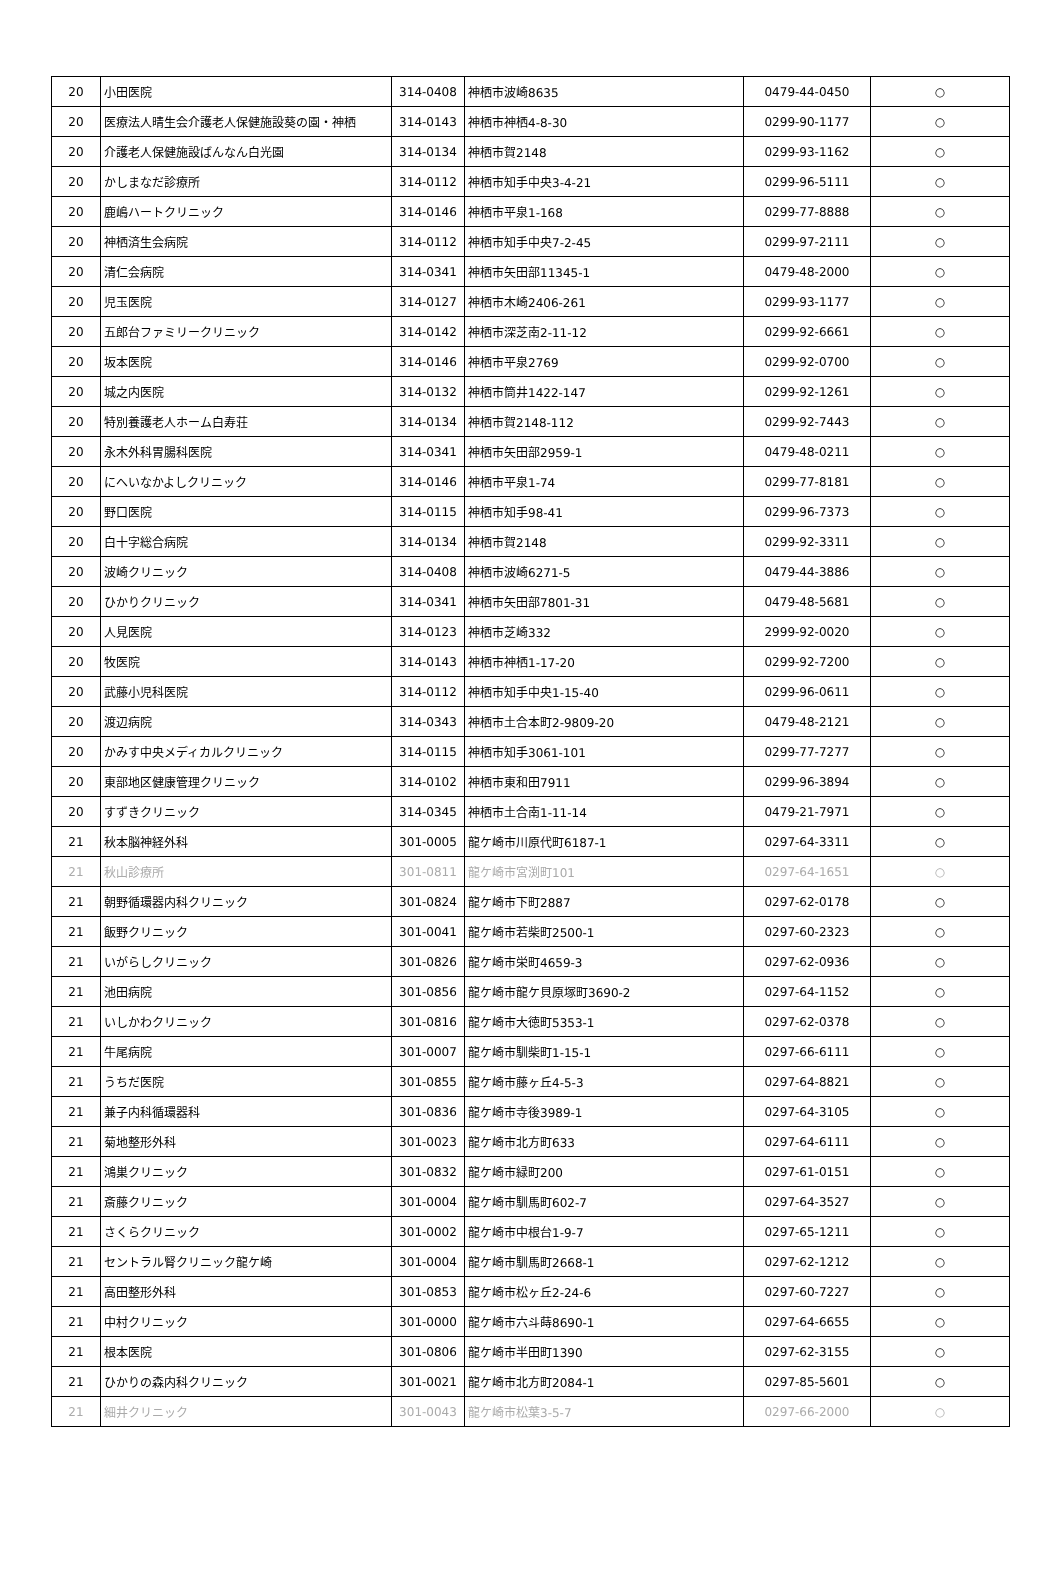| 20 | 小田医院 | 314-0408 | 神栖市波崎8635 | 0479-44-0450 | ○ |
| 20 | 医療法人晴生会介護老人保健施設葵の園・神栖 | 314-0143 | 神栖市神栖4-8-30 | 0299-90-1177 | ○ |
| 20 | 介護老人保健施設ばんなん白光園 | 314-0134 | 神栖市賀2148 | 0299-93-1162 | ○ |
| 20 | かしまなだ診療所 | 314-0112 | 神栖市知手中央3-4-21 | 0299-96-5111 | ○ |
| 20 | 鹿嶋ハートクリニック | 314-0146 | 神栖市平泉1-168 | 0299-77-8888 | ○ |
| 20 | 神栖済生会病院 | 314-0112 | 神栖市知手中央7-2-45 | 0299-97-2111 | ○ |
| 20 | 清仁会病院 | 314-0341 | 神栖市矢田部11345-1 | 0479-48-2000 | ○ |
| 20 | 児玉医院 | 314-0127 | 神栖市木崎2406-261 | 0299-93-1177 | ○ |
| 20 | 五郎台ファミリークリニック | 314-0142 | 神栖市深芝南2-11-12 | 0299-92-6661 | ○ |
| 20 | 坂本医院 | 314-0146 | 神栖市平泉2769 | 0299-92-0700 | ○ |
| 20 | 城之内医院 | 314-0132 | 神栖市筒井1422-147 | 0299-92-1261 | ○ |
| 20 | 特別養護老人ホーム白寿荘 | 314-0134 | 神栖市賀2148-112 | 0299-92-7443 | ○ |
| 20 | 永木外科胃腸科医院 | 314-0341 | 神栖市矢田部2959-1 | 0479-48-0211 | ○ |
| 20 | にへいなかよしクリニック | 314-0146 | 神栖市平泉1-74 | 0299-77-8181 | ○ |
| 20 | 野口医院 | 314-0115 | 神栖市知手98-41 | 0299-96-7373 | ○ |
| 20 | 白十字総合病院 | 314-0134 | 神栖市賀2148 | 0299-92-3311 | ○ |
| 20 | 波崎クリニック | 314-0408 | 神栖市波崎6271-5 | 0479-44-3886 | ○ |
| 20 | ひかりクリニック | 314-0341 | 神栖市矢田部7801-31 | 0479-48-5681 | ○ |
| 20 | 人見医院 | 314-0123 | 神栖市芝崎332 | 2999-92-0020 | ○ |
| 20 | 牧医院 | 314-0143 | 神栖市神栖1-17-20 | 0299-92-7200 | ○ |
| 20 | 武藤小児科医院 | 314-0112 | 神栖市知手中央1-15-40 | 0299-96-0611 | ○ |
| 20 | 渡辺病院 | 314-0343 | 神栖市土合本町2-9809-20 | 0479-48-2121 | ○ |
| 20 | かみす中央メディカルクリニック | 314-0115 | 神栖市知手3061-101 | 0299-77-7277 | ○ |
| 20 | 東部地区健康管理クリニック | 314-0102 | 神栖市東和田7911 | 0299-96-3894 | ○ |
| 20 | すずきクリニック | 314-0345 | 神栖市土合南1-11-14 | 0479-21-7971 | ○ |
| 21 | 秋本脳神経外科 | 301-0005 | 龍ケ崎市川原代町6187-1 | 0297-64-3311 | ○ |
| 21 | 秋山診療所 | 301-0811 | 龍ケ崎市宮渕町101 | 0297-64-1651 | ○ |
| 21 | 朝野循環器内科クリニック | 301-0824 | 龍ケ崎市下町2887 | 0297-62-0178 | ○ |
| 21 | 飯野クリニック | 301-0041 | 龍ケ崎市若柴町2500-1 | 0297-60-2323 | ○ |
| 21 | いがらしクリニック | 301-0826 | 龍ケ崎市栄町4659-3 | 0297-62-0936 | ○ |
| 21 | 池田病院 | 301-0856 | 龍ケ崎市龍ケ貝原塚町3690-2 | 0297-64-1152 | ○ |
| 21 | いしかわクリニック | 301-0816 | 龍ケ崎市大徳町5353-1 | 0297-62-0378 | ○ |
| 21 | 牛尾病院 | 301-0007 | 龍ケ崎市馴柴町1-15-1 | 0297-66-6111 | ○ |
| 21 | うちだ医院 | 301-0855 | 龍ケ崎市藤ヶ丘4-5-3 | 0297-64-8821 | ○ |
| 21 | 兼子内科循環器科 | 301-0836 | 龍ケ崎市寺後3989-1 | 0297-64-3105 | ○ |
| 21 | 菊地整形外科 | 301-0023 | 龍ケ崎市北方町633 | 0297-64-6111 | ○ |
| 21 | 鴻巣クリニック | 301-0832 | 龍ケ崎市緑町200 | 0297-61-0151 | ○ |
| 21 | 斎藤クリニック | 301-0004 | 龍ケ崎市馴馬町602-7 | 0297-64-3527 | ○ |
| 21 | さくらクリニック | 301-0002 | 龍ケ崎市中根台1-9-7 | 0297-65-1211 | ○ |
| 21 | セントラル腎クリニック龍ケ崎 | 301-0004 | 龍ケ崎市馴馬町2668-1 | 0297-62-1212 | ○ |
| 21 | 高田整形外科 | 301-0853 | 龍ケ崎市松ヶ丘2-24-6 | 0297-60-7227 | ○ |
| 21 | 中村クリニック | 301-0000 | 龍ケ崎市六斗蒔8690-1 | 0297-64-6655 | ○ |
| 21 | 根本医院 | 301-0806 | 龍ケ崎市半田町1390 | 0297-62-3155 | ○ |
| 21 | ひかりの森内科クリニック | 301-0021 | 龍ケ崎市北方町2084-1 | 0297-85-5601 | ○ |
| 21 | 細井クリニック | 301-0043 | 龍ケ崎市松葉3-5-7 | 0297-66-2000 | ○ |